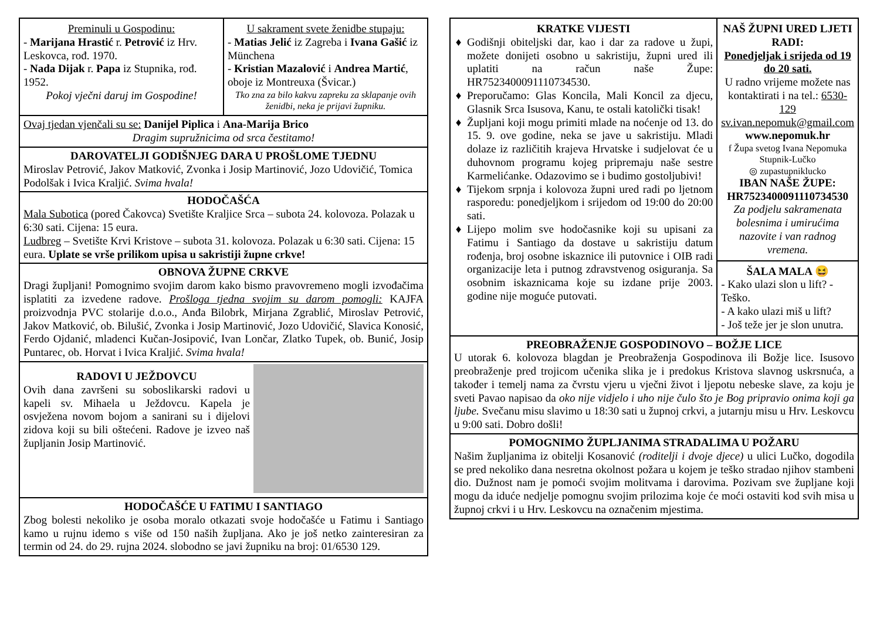Preminuli u Gospodinu:
- Marijana Hrastić r. Petrović iz Hrv. Leskovca, rođ. 1970.
- Nada Dijak r. Papa iz Stupnika, rođ. 1952.
Pokoj vječni daruj im Gospodine!
U sakrament svete ženidbe stupaju:
- Matias Jelić iz Zagreba i Ivana Gašić iz Münchena
- Kristian Mazalović i Andrea Martić, oboje iz Montreuxa (Švicar.)
Tko zna za bilo kakvu zapreku za sklapanje ovih ženidbi, neka je prijavi župniku.
Ovaj tjedan vjenčali su se: Danijel Piplica i Ana-Marija Brico
Dragim supružnicima od srca čestitamo!
DAROVATELJI GODIŠNJEG DARA U PROŠLOME TJEDNU
Miroslav Petrović, Jakov Matković, Zvonka i Josip Martinović, Jozo Udovičić, Tomica Podolšak i Ivica Kraljić. Svima hvala!
HODOČAŠĆA
Mala Subotica (pored Čakovca) Svetište Kraljice Srca – subota 24. kolovoza. Polazak u 6:30 sati. Cijena: 15 eura.
Ludbreg – Svetište Krvi Kristove – subota 31. kolovoza. Polazak u 6:30 sati. Cijena: 15 eura. Uplate se vrše prilikom upisa u sakristiji župne crkve!
OBNOVA ŽUPNE CRKVE
Dragi župljani! Pomognimo svojim darom kako bismo pravovremeno mogli izvođačima isplatiti za izvedene radove. Prošloga tjedna svojim su darom pomogli: KAJFA proizvodnja PVC stolarije d.o.o., Anđa Bilobrk, Mirjana Zgrablić, Miroslav Petrović, Jakov Matković, ob. Bilušić, Zvonka i Josip Martinović, Jozo Udovičić, Slavica Konosić, Ferdo Ojdanić, mladenci Kučan-Josipović, Ivan Lončar, Zlatko Tupek, ob. Bunić, Josip Puntarec, ob. Horvat i Ivica Kraljić. Svima hvala!
RADOVI U JEŽDOVCU
Ovih dana završeni su soboslikarski radovi u kapeli sv. Mihaela u Ježdovcu. Kapela je osvježena novom bojom a sanirani su i dijelovi zidova koji su bili oštećeni. Radove je izveo naš župljanin Josip Martinović.
HODOČAŠĆE U FATIMU I SANTIAGO
Zbog bolesti nekoliko je osoba moralo otkazati svoje hodočašće u Fatimu i Santiago kamo u rujnu idemo s više od 150 naših župljana. Ako je još netko zainteresiran za termin od 24. do 29. rujna 2024. slobodno se javi župniku na broj: 01/6530 129.
KRATKE VIJESTI
Godišnji obiteljski dar, kao i dar za radove u župi, možete donijeti osobno u sakristiju, župni ured ili uplatiti na račun naše Župe: HR7523400091110734530.
Preporučamo: Glas Koncila, Mali Koncil za djecu, Glasnik Srca Isusova, Kanu, te ostali katolički tisak!
Župljani koji mogu primiti mlade na noćenje od 13. do 15. 9. ove godine, neka se jave u sakristiju. Mladi dolaze iz različitih krajeva Hrvatske i sudjelovat će u duhovnom programu kojeg pripremaju naše sestre Karmelićanke. Odazovimo se i budimo gostoljubivi!
Tijekom srpnja i kolovoza župni ured radi po ljetnom rasporedu: ponedjeljkom i srijedom od 19:00 do 20:00 sati.
Lijepo molim sve hodočasnike koji su upisani za Fatimu i Santiago da dostave u sakristiju datum rođenja, broj osobne iskaznice ili putovnice i OIB radi organizacije leta i putnog zdravstvenog osiguranja. Sa osobnim iskaznicama koje su izdane prije 2003. godine nije moguće putovati.
NAŠ ŽUPNI URED LJETI RADI:
Ponedjeljak i srijeda od 19 do 20 sati.
U radno vrijeme možete nas kontaktirati i na tel.: 6530-129
sv.ivan.nepomuk@gmail.com
www.nepomuk.hr
f Župa svetog Ivana Nepomuka Stupnik-Lučko
◎ zupastupniklucko
IBAN NAŠE ŽUPE: HR7523400091110734530
Za podjelu sakramenata bolesnima i umirućima nazovite i van radnog vremena.
ŠALA MALA 😆
- Kako ulazi slon u lift? - Teško.
- A kako ulazi miš u lift?
- Još teže jer je slon unutra.
PREOBRAŽENJE GOSPODINOVO – BOŽJE LICE
U utorak 6. kolovoza blagdan je Preobraženja Gospodinova ili Božje lice. Isusovo preobraženje pred trojicom učenika slika je i predokus Kristova slavnog uskrsnuća, a također i temelj nama za čvrstu vjeru u vječni život i ljepotu nebeske slave, za koju je sveti Pavao napisao da oko nije vidjelo i uho nije čulo što je Bog pripravio onima koji ga ljube. Svečanu misu slavimo u 18:30 sati u župnoj crkvi, a jutarnju misu u Hrv. Leskovcu u 9:00 sati. Dobro došli!
POMOGNIMO ŽUPLJANIMA STRADALIMA U POŽARU
Našim župljanima iz obitelji Kosanović (roditelji i dvoje djece) u ulici Lučko, dogodila se pred nekoliko dana nesretna okolnost požara u kojem je teško stradao njihov stambeni dio. Dužnost nam je pomoći svojim molitvama i darovima. Pozivam sve župljane koji mogu da iduće nedjelje pomognu svojim prilozima koje će moći ostaviti kod svih misa u župnoj crkvi i u Hrv. Leskovcu na označenim mjestima.